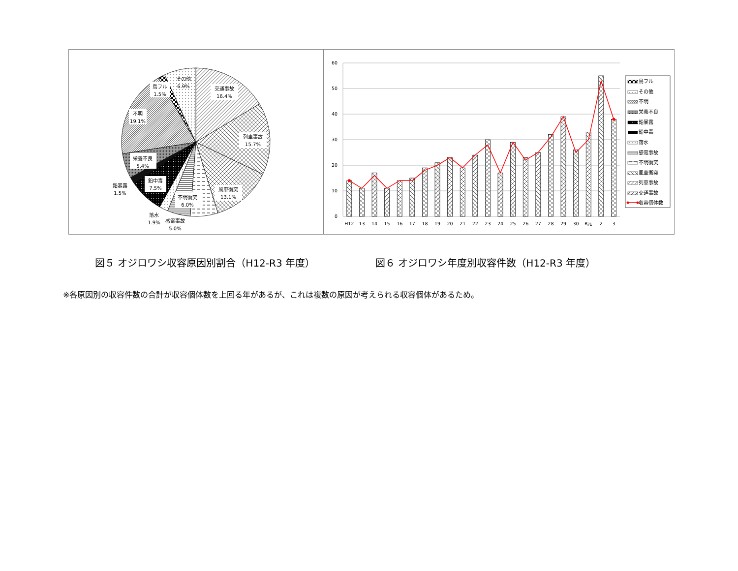交通事故
16.4%
列車事故
15.7%
風車衝突
13.1%
不明衝突
6.0%
感電事故
5.0%
落水
1.9%
鉛中毒
7.5%
鉛暴露
1.5%
栄養不良
5.4%
不明
19.1%
鳥フル
1.5%
その他
6.9%
60
50
40
30
20
10
0
H12
13
14
15
16
17
18
19
20
21
22
23
24
25
26
27
28
29
30
R元
2
3
鳥フル
その他
不明
栄養不良
鉛暴露
鉛中毒
落水
感電事故
不明衝突
風車衝突
列車事故
交通事故
収容個体数
図５ オジロワシ収容原因別割合（H12-R3 年度） 図６ オジロワシ年度別収容件数（H12-R3 年度）
※各原因別の収容件数の合計が収容個体数を上回る年があるが、これは複数の原因が考えられる収容個体があるため。